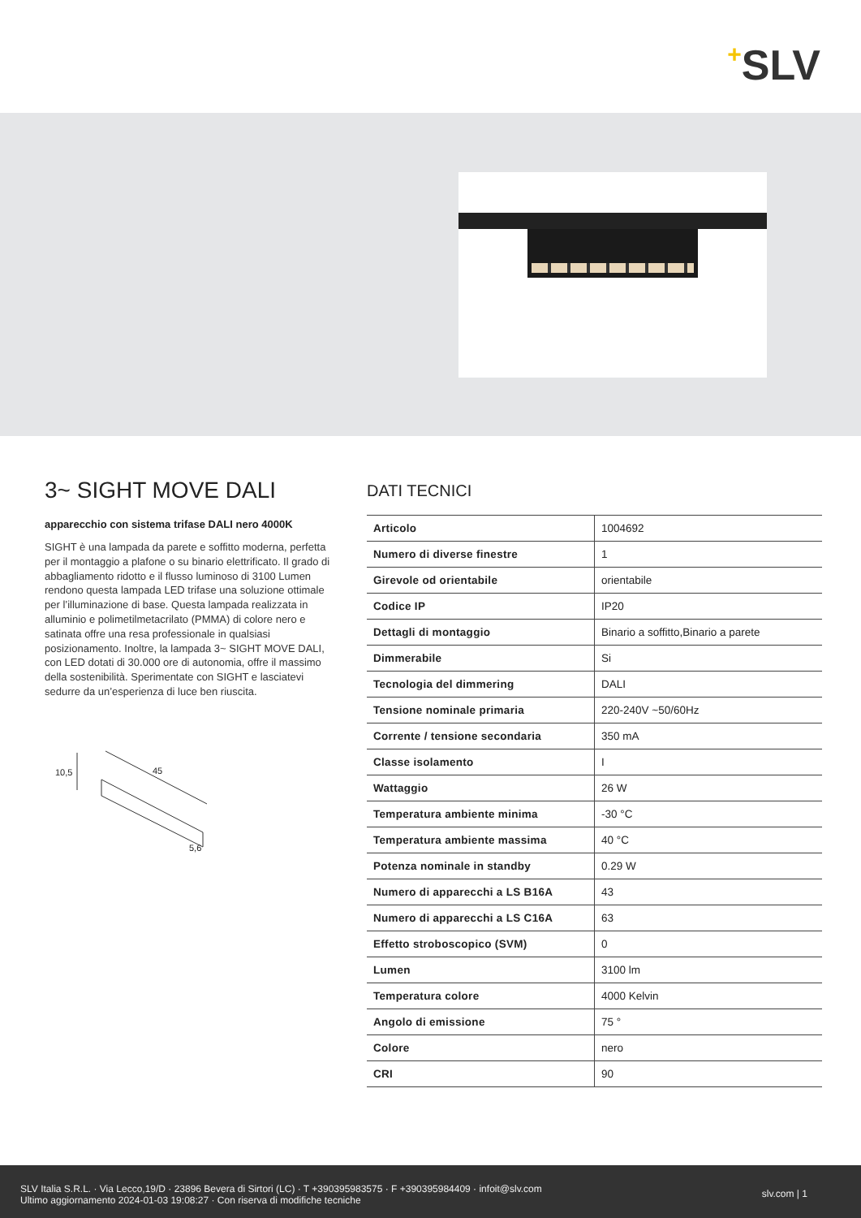+SLV
3~ SIGHT MOVE DALI
apparecchio con sistema trifase DALI nero 4000K
SIGHT è una lampada da parete e soffitto moderna, perfetta per il montaggio a plafone o su binario elettrificato. Il grado di abbagliamento ridotto e il flusso luminoso di 3100 Lumen rendono questa lampada LED trifase una soluzione ottimale per l’illuminazione di base. Questa lampada realizzata in alluminio e polimetilmetacrilato (PMMA) di colore nero e satinata offre una resa professionale in qualsiasi posizionamento. Inoltre, la lampada 3~ SIGHT MOVE DALI, con LED dotati di 30.000 ore di autonomia, offre il massimo della sostenibilità. Sperimentate con SIGHT e lasciatevi sedurre da un’esperienza di luce ben riuscita.
10,5 45
5,6
DATI TECNICI
| Articolo | 1004692 |
| Numero di diverse finestre | 1 |
| Girevole od orientabile | orientabile |
| Codice IP | IP20 |
| Dettagli di montaggio | Binario a soffitto,Binario a parete |
| Dimmerabile | Si |
| Tecnologia del dimmering | DALI |
| Tensione nominale primaria | 220-240V ~50/60Hz |
| Corrente / tensione secondaria | 350 mA |
| Classe isolamento | I |
| Wattaggio | 26 W |
| Temperatura ambiente minima | -30 °C |
| Temperatura ambiente massima | 40 °C |
| Potenza nominale in standby | 0.29 W |
| Numero di apparecchi a LS B16A | 43 |
| Numero di apparecchi a LS C16A | 63 |
| Effetto stroboscopico (SVM) | 0 |
| Lumen | 3100 lm |
| Temperatura colore | 4000 Kelvin |
| Angolo di emissione | 75 ° |
| Colore | nero |
| CRI | 90 |
SLV Italia S.R.L. · Via Lecco,19/D · 23896 Bevera di Sirtori (LC) · T +390395983575 · F +390395984409 · infoit@slv.com
Ultimo aggiornamento 2024-01-03 19:08:27 · Con riserva di modifiche tecniche
slv.com | 1